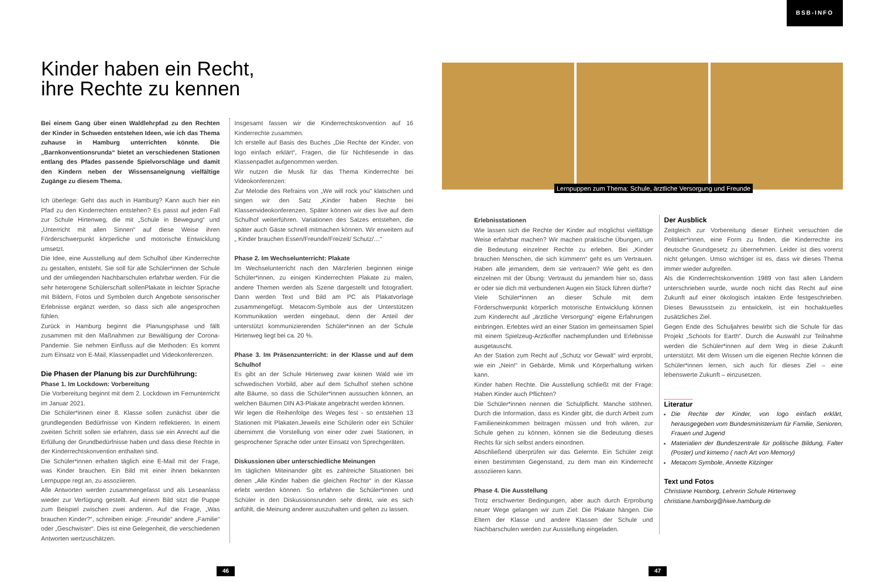BSB-INFO
Kinder haben ein Recht,
ihre Rechte zu kennen
Bei einem Gang über einen Waldlehrpfad zu den Rechten der Kinder in Schweden entstehen Ideen, wie ich das Thema zuhause in Hamburg unterrichten könnte. Die „Barnkonventionsrunda“ bietet an verschiedenen Stationen entlang des Pfades passende Spielvorschläge und damit den Kindern neben der Wissensaneignung vielfältige Zugänge zu diesem Thema.
Ich überlege: Geht das auch in Hamburg? Kann auch hier ein Pfad zu den Kinderrechten entstehen? Es passt auf jeden Fall zur Schule Hirtenweg, die mit „Schule in Bewegung“ und „Unterricht mit allen Sinnen“ auf diese Weise ihren Förderschwerpunkt körperliche und motorische Entwicklung umsetzt.
Die Idee, eine Ausstellung auf dem Schulhof über Kinderrechte zu gestalten, entsteht. Sie soll für alle Schüler*innen der Schule und der umliegenden Nachbarschulen erfahrbar werden. Für die sehr heterogene Schülerschaft sollenPlakate in leichter Sprache mit Bildern, Fotos und Symbolen durch Angebote sensorischer Erlebnisse ergänzt werden, so dass sich alle angesprochen fühlen.
Zurück in Hamburg beginnt die Planungsphase und fällt zusammen mit den Maßnahmen zur Bewältigung der Corona-Pandemie. Sie nehmen Einfluss auf die Methoden: Es kommt zum Einsatz von E-Mail, Klassenpadlet und Videokonferenzen.
Die Phasen der Planung bis zur Durchführung:
Phase 1. Im Lockdown: Vorbereitung
Die Vorbereitung beginnt mit dem 2. Lockdown im Fernunterricht im Januar 2021.
Die Schüler*innen einer 8. Klasse sollen zunächst über die grundlegenden Bedürfnisse von Kindern reflektieren. In einem zweiten Schritt sollen sie erfahren, dass sie ein Anrecht auf die Erfüllung der Grundbedürfnisse haben und dass diese Rechte in der Kinderrechtskonvention enthalten sind.
Die Schüler*innen erhalten täglich eine E-Mail mit der Frage, was Kinder brauchen. Ein Bild mit einer ihnen bekannten Lernpuppe regt an, zu assoziieren.
Alle Antworten werden zusammengefasst und als Leseanlass wieder zur Verfügung gestellt. Auf einem Bild sitzt die Puppe zum Beispiel zwischen zwei anderen. Auf die Frage, „Was brauchen Kinder?“, schreiben einige: „Freunde“ andere „Familie“ oder „Geschwister“. Dies ist eine Gelegenheit, die verschiedenen Antworten wertzuschätzen.
Insgesamt fassen wir die Kinderrechtskonvention auf 16 Kinderrechte zusammen.
Ich erstelle auf Basis des Buches „Die Rechte der Kinder, von logo einfach erklärt“, Fragen, die für Nichtlesende in das Klassenpadlet aufgenommen werden.
Wir nutzen die Musik für das Thema Kinderrechte bei Videokonferenzen:
Zur Melodie des Refrains von „We will rock you“ klatschen und singen wir den Satz „Kinder haben Rechte bei Klassenvideokonferenzen. Später können wir dies live auf dem Schulhof weiterführen. Variationen des Satzes entstehen, die später auch Gäste schnell mitmachen können. Wir erweitern auf „ Kinder brauchen Essen/Freunde/Freizeit/ Schutz/…“
Phase 2. Im Wechselunterricht: Plakate
Im Wechselunterricht nach den Märzferien beginnen einige Schüler*innen, zu einigen Kinderrechten Plakate zu malen, andere Themen werden als Szene dargestellt und fotografiert. Dann werden Text und Bild am PC als Plakatvorlage zusammengefügt. Metacom-Symbole aus der Unterstützen Kommunikation werden eingebaut, denn der Anteil der unterstützt kommunizierenden Schüler*innen an der Schule Hirtenweg liegt bei ca. 20 %.
Phase 3. Im Präsenzunterricht: in der Klasse und auf dem Schulhof
Es gibt an der Schule Hirtenweg zwar keinen Wald wie im schwedischen Vorbild, aber auf dem Schulhof stehen schöne alte Bäume, so dass die Schüler*innen aussuchen können, an welchen Bäumen DIN A3-Plakate angebracht werden können.
Wir legen die Reihenfolge des Weges fest - so entstehen 13 Stationen mit Plakaten.Jeweils eine Schülerin oder ein Schüler übernimmt die Vorstellung von einer oder zwei Stationen, in gesprochener Sprache oder unter Einsatz von Sprechgeräten.
Diskussionen über unterschiedliche Meinungen
Im täglichen Miteinander gibt es zahlreiche Situationen bei denen „Alle Kinder haben die gleichen Rechte“ in der Klasse erlebt werden können. So erfahren die Schüler*innen und Schüler in den Diskussionsrunden sehr direkt, wie es sich anfühlt, die Meinung anderer auszuhalten und gelten zu lassen.
Lernpuppen zum Thema: Schule, ärztliche Versorgung und Freunde
Erlebnisstationen
Wie lassen sich die Rechte der Kinder auf möglichst vielfältige Weise erfahrbar machen? Wir machen praktische Übungen, um die Bedeutung einzelner Rechte zu erleben. Bei „Kinder brauchen Menschen, die sich kümmern“ geht es um Vertrauen. Haben alle jemandem, dem sie vertrauen? Wie geht es den einzelnen mit der Übung: Vertraust du jemandem hier so, dass er oder sie dich mit verbundenen Augen ein Stück führen dürfte?
Viele Schüler*innen an dieser Schule mit dem Förderschwerpunkt körperlich motorische Entwicklung können zum Kinderecht auf „ärztliche Versorgung“ eigene Erfahrungen einbringen. Erlebtes wird an einer Station im gemeinsamen Spiel mit einem Spielzeug-Arztkoffer nachempfunden und Erlebnisse ausgetauscht.
An der Station zum Recht auf „Schutz vor Gewalt“ wird erprobt, wie ein „Nein!“ in Gebärde, Mimik und Körperhaltung wirken kann.
Kinder haben Rechte. Die Ausstellung schließt mit der Frage: Haben Kinder auch Pflichten?
Die Schüler*innen nennen die Schulpflicht. Manche stöhnen. Durch die Information, dass es Kinder gibt, die durch Arbeit zum Familieneinkommen beitragen müssen und froh wären, zur Schule gehen zu können, können sie die Bedeutung dieses Rechts für sich selbst anders einordnen.
Abschließend überprüfen wir das Gelernte. Ein Schüler zeigt einen bestimmten Gegenstand, zu dem man ein Kinderrecht assoziieren kann.
Phase 4. Die Ausstellung
Trotz erschwerter Bedingungen, aber auch durch Erprobung neuer Wege gelangen wir zum Ziel: Die Plakate hängen. Die Eltern der Klasse und andere Klassen der Schule und Nachbarschulen werden zur Ausstellung eingeladen.
Der Ausblick
Zeitgleich zur Vorbereitung dieser Einheit versuchten die Politiker*innen, eine Form zu finden, die Kinderrechte ins deutsche Grundgesetz zu übernehmen. Leider ist dies vorerst nicht gelungen. Umso wichtiger ist es, dass wir dieses Thema immer wieder aufgreifen.
Als die Kinderrechtskonvention 1989 von fast allen Ländern unterschrieben wurde, wurde noch nicht das Recht auf eine Zukunft auf einer ökologisch intakten Erde festgeschrieben. Dieses Bewusstsein zu entwickeln, ist ein hochaktuelles zusätzliches Ziel.
Gegen Ende des Schuljahres bewirbt sich die Schule für das Projekt „Schools for Earth“. Durch die Auswahl zur Teilnahme werden die Schüler*innen auf dem Weg in diese Zukunft unterstützt. Mit dem Wissen um die eigenen Rechte können die Schüler*innen lernen, sich auch für dieses Ziel – eine lebenswerte Zukunft – einzusetzen.
Literatur
Die Rechte der Kinder, von logo einfach erklärt, herausgegeben vom Bundesministerium für Familie, Senioren, Frauen und Jugend
Materialien der Bundeszentrale für politische Bildung, Falter (Poster) und kimemo ( nach Art von Memory)
Metacom Symbole, Annette Kitzinger
Text und Fotos
Christiane Hamborg, Lehrerin Schule Hirtenweg
christiane.hamborg@hiwe.hamburg.de
46 47